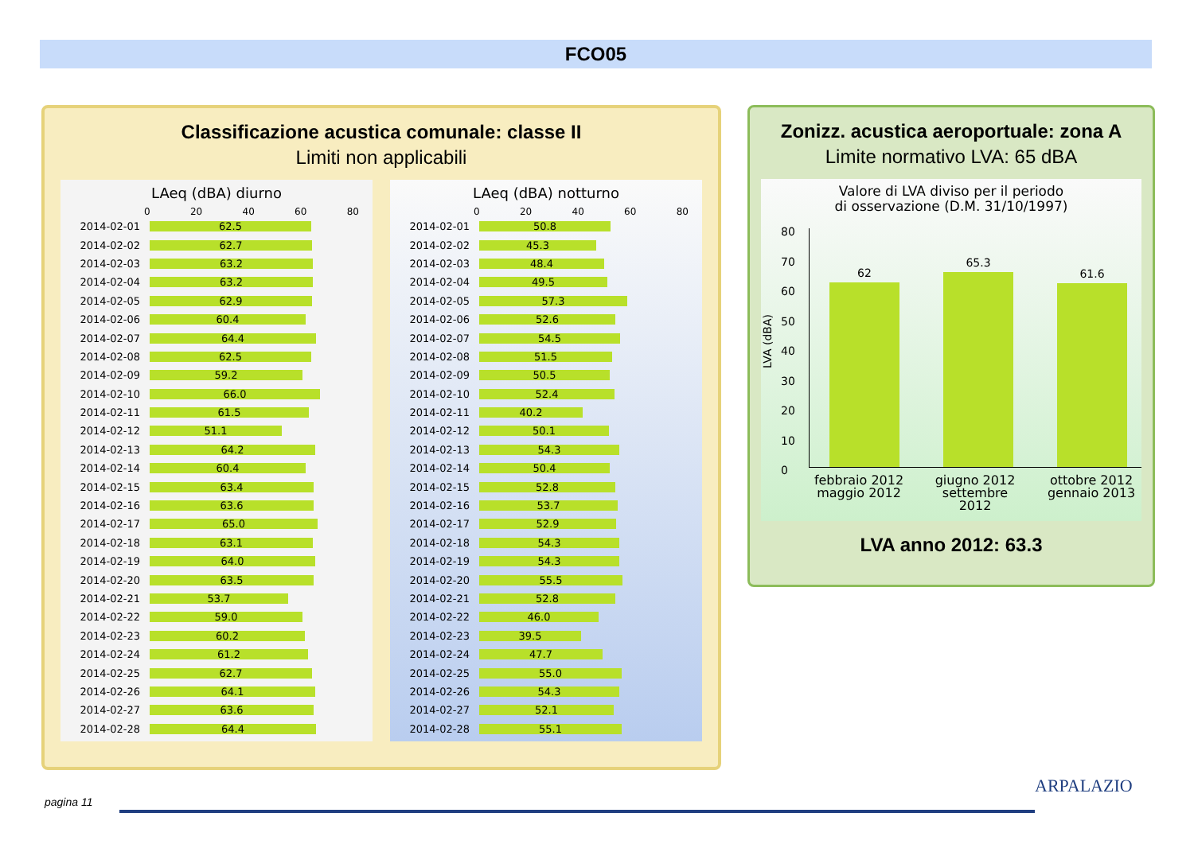FCO05
Classificazione acustica comunale: classe II
Limiti non applicabili
LAeq (dBA) diurno
0 20 40 60 80
2014-02-01
62.5
2014-02-02
62.7
2014-02-03
63.2
2014-02-04
63.2
2014-02-05
62.9
2014-02-06
60.4
2014-02-07
64.4
2014-02-08
62.5
2014-02-09
59.2
2014-02-10
66.0
2014-02-11
61.5
2014-02-12
51.1
2014-02-13
64.2
2014-02-14
60.4
2014-02-15
63.4
2014-02-16
63.6
2014-02-17
65.0
2014-02-18
63.1
2014-02-19
64.0
2014-02-20
63.5
2014-02-21
53.7
2014-02-22
59.0
2014-02-23
60.2
2014-02-24
61.2
2014-02-25
62.7
2014-02-26
64.1
2014-02-27
63.6
2014-02-28
64.4
LAeq (dBA) notturno
0 20 40 60 80
2014-02-01
50.8
2014-02-02
45.3
2014-02-03
48.4
2014-02-04
49.5
2014-02-05
57.3
2014-02-06
52.6
2014-02-07
54.5
2014-02-08
51.5
2014-02-09
50.5
2014-02-10
52.4
2014-02-11
40.2
2014-02-12
50.1
2014-02-13
54.3
2014-02-14
50.4
2014-02-15
52.8
2014-02-16
53.7
2014-02-17
52.9
2014-02-18
54.3
2014-02-19
54.3
2014-02-20
55.5
2014-02-21
52.8
2014-02-22
46.0
2014-02-23
39.5
2014-02-24
47.7
2014-02-25
55.0
2014-02-26
54.3
2014-02-27
52.1
2014-02-28
55.1
Zonizz. acustica aeroportuale: zona A
Limite normativo LVA: 65 dBA
Valore di LVA diviso per il periodo
di osservazione (D.M. 31/10/1997)
LVA (dBA)
80
70
60
50
40
30
20
10
0
62
65.3
61.6
febbraio 2012 maggio 2012
giugno 2012 settembre 2012
ottobre 2012 gennaio 2013
LVA anno 2012: 63.3
pagina 11
ARPALAZIO